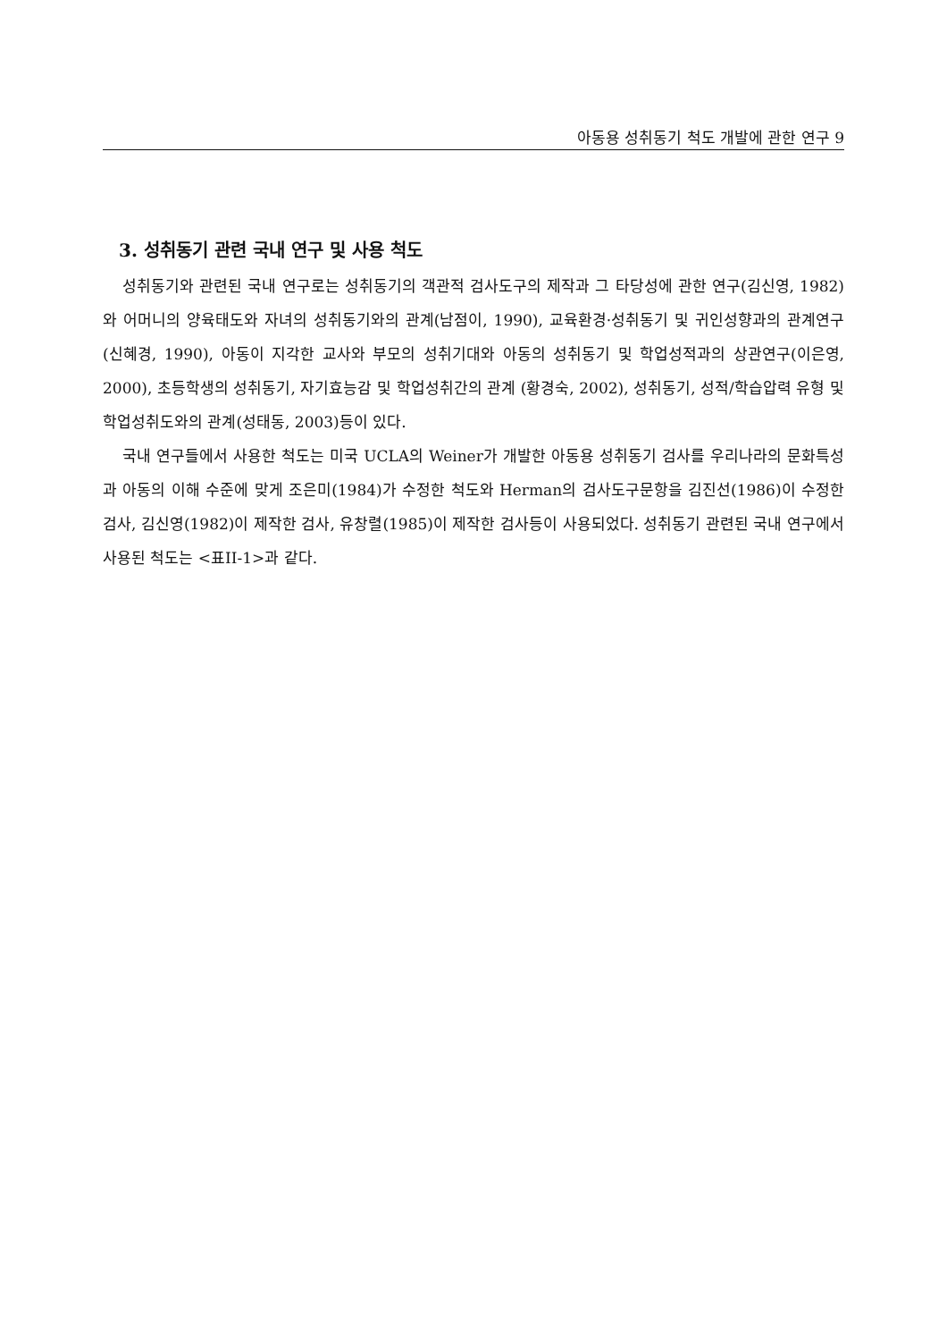아동용 성취동기 척도 개발에 관한 연구 9
3. 성취동기 관련 국내 연구 및 사용 척도
성취동기와 관련된 국내 연구로는 성취동기의 객관적 검사도구의 제작과 그 타당성에 관한 연구(김신영, 1982)와 어머니의 양육태도와 자녀의 성취동기와의 관계(남점이, 1990), 교육환경·성취동기 및 귀인성향과의 관계연구(신혜경, 1990), 아동이 지각한 교사와 부모의 성취기대와 아동의 성취동기 및 학업성적과의 상관연구(이은영, 2000), 초등학생의 성취동기, 자기효능감 및 학업성취간의 관계 (황경숙, 2002), 성취동기, 성적/학습압력 유형 및 학업성취도와의 관계(성태동, 2003)등이 있다.
국내 연구들에서 사용한 척도는 미국 UCLA의 Weiner가 개발한 아동용 성취동기 검사를 우리나라의 문화특성과 아동의 이해 수준에 맞게 조은미(1984)가 수정한 척도와 Herman의 검사도구문항을 김진선(1986)이 수정한 검사, 김신영(1982)이 제작한 검사, 유창렬(1985)이 제작한 검사등이 사용되었다. 성취동기 관련된 국내 연구에서 사용된 척도는 <표II-1>과 같다.